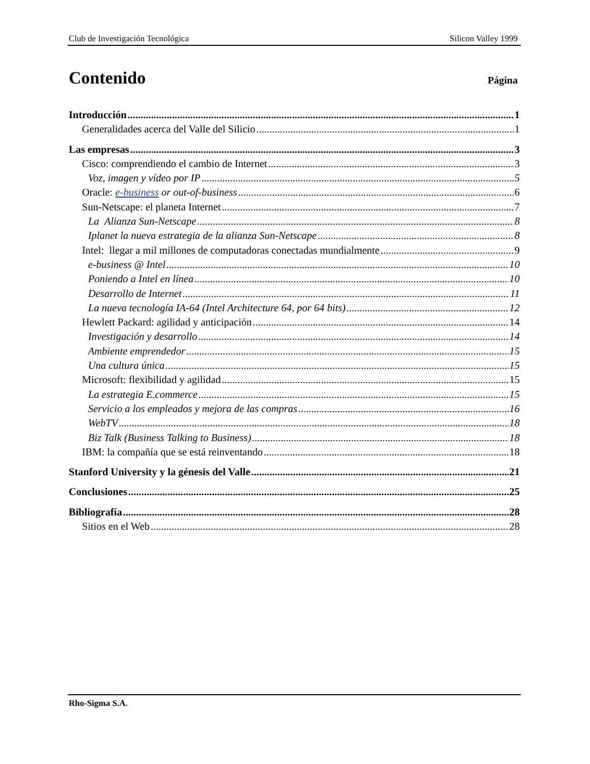Club de Investigación Tecnológica Silicon Valley 1999
Contenido
Página
Introducción 1
Generalidades acerca del Valle del Silicio 1
Las empresas 3
Cisco: comprendiendo el cambio de Internet 3
Voz, imagen y vídeo por IP 5
Oracle: e-business or out-of-business 6
Sun-Netscape: el planeta Internet 7
La Alianza Sun-Netscape 8
Iplanet la nueva estrategia de la alianza Sun-Netscape 8
Intel: llegar a mil millones de computadoras conectadas mundialmente 9
e-business @ Intel 10
Poniendo a Intel en línea 10
Desarrollo de Internet 11
La nueva tecnología IA-64 (Intel Architecture 64, por 64 bits) 12
Hewlett Packard: agilidad y anticipación 14
Investigación y desarrollo 14
Ambiente emprendedor 15
Una cultura única 15
Microsoft: flexibilidad y agilidad 15
La estrategia E.commerce 15
Servicio a los empleados y mejora de las compras 16
WebTV 18
Biz Talk (Business Talking to Business) 18
IBM: la compañía que se está reinventando 18
Stanford University y la génesis del Valle 21
Conclusiones 25
Bibliografía 28
Sitios en el Web 28
Rho-Sigma S.A.